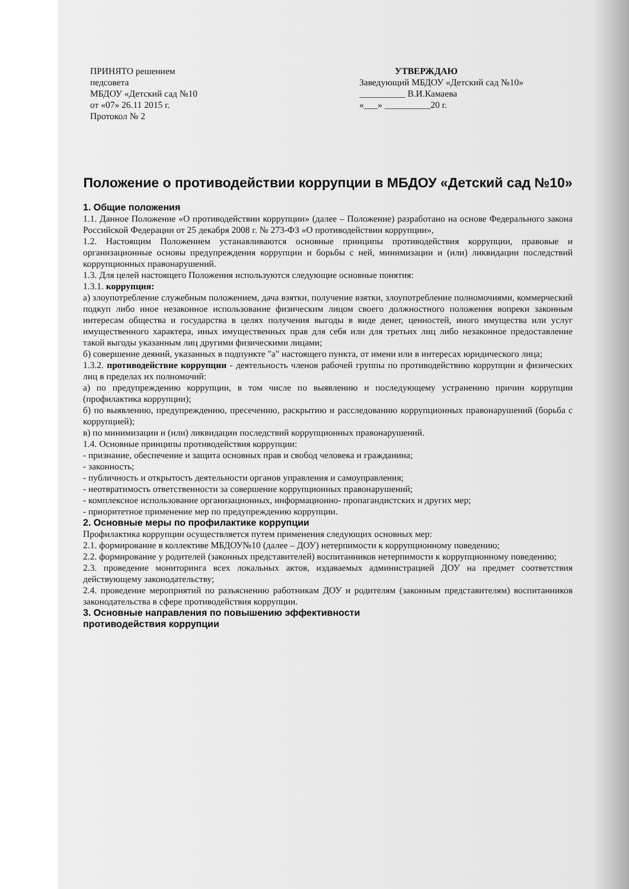ПРИНЯТО решением
педсовета
МБДОУ «Детский сад №10
от «07» 26.11 2015 г.
Протокол № 2
УТВЕРЖДАЮ
Заведующий МБДОУ «Детский сад №10»
__________ В.И.Камаева
«___» __________20 г.
Положение о противодействии коррупции в МБДОУ «Детский сад №10»
1. Общие положения
1.1. Данное Положение «О противодействии коррупции» (далее – Положение) разработано на основе Федерального закона Российской Федерации от 25 декабря 2008 г. № 273-ФЗ «О противодействии коррупции»,
1.2. Настоящим Положением устанавливаются основные принципы противодействия коррупции, правовые и организационные основы предупреждения коррупции и борьбы с ней, минимизации и (или) ликвидации последствий коррупционных правонарушений.
1.3. Для целей настоящего Положения используются следующие основные понятия:
1.3.1. коррупция:
а) злоупотребление служебным положением, дача взятки, получение взятки, злоупотребление полномочиями, коммерческий подкуп либо иное незаконное использование физическим лицом своего должностного положения вопреки законным интересам общества и государства в целях получения выгоды в виде денег, ценностей, иного имущества или услуг имущественного характера, иных имущественных прав для себя или для третьих лиц либо незаконное предоставление такой выгоды указанным лиц другими физическими лицами;
б) совершение деяний, указанных в подпункте "а" настоящего пункта, от имени или в интересах юридического лица;
1.3.2. противодействие коррупции - деятельность членов рабочей группы по противодействию коррупции и физических лиц в пределах их полномочий:
а) по предупреждению коррупции, в том числе по выявлению и последующему устранению причин коррупции (профилактика коррупции);
б) по выявлению, предупреждению, пресечению, раскрытию и расследованию коррупционных правонарушений (борьба с коррупцией);
в) по минимизации и (или) ликвидации последствий коррупционных правонарушений.
1.4. Основные принципы противодействия коррупции:
- признание, обеспечение и защита основных прав и свобод человека и гражданина;
- законность;
- публичность и открытость деятельности органов управления и самоуправления;
- неотвратимость ответственности за совершение коррупционных правонарушений;
- комплексное использование организационных, информационно- пропагандистских и других мер;
- приоритетное применение мер по предупреждению коррупции.
2. Основные меры по профилактике коррупции
Профилактика коррупции осуществляется путем применения следующих основных мер:
2.1. формирование в коллективе МБДОУ№10 (далее – ДОУ) нетерпимости к коррупционному поведению;
2.2. формирование у родителей (законных представителей) воспитанников нетерпимости к коррупционному поведению;
2.3. проведение мониторинга всех локальных актов, издаваемых администрацией ДОУ на предмет соответствия действующему законодательству;
2.4. проведение мероприятий по разъяснению работникам ДОУ и родителям (законным представителям) воспитанников законодательства в сфере противодействия коррупции.
3. Основные направления по повышению эффективности
противодействия коррупции